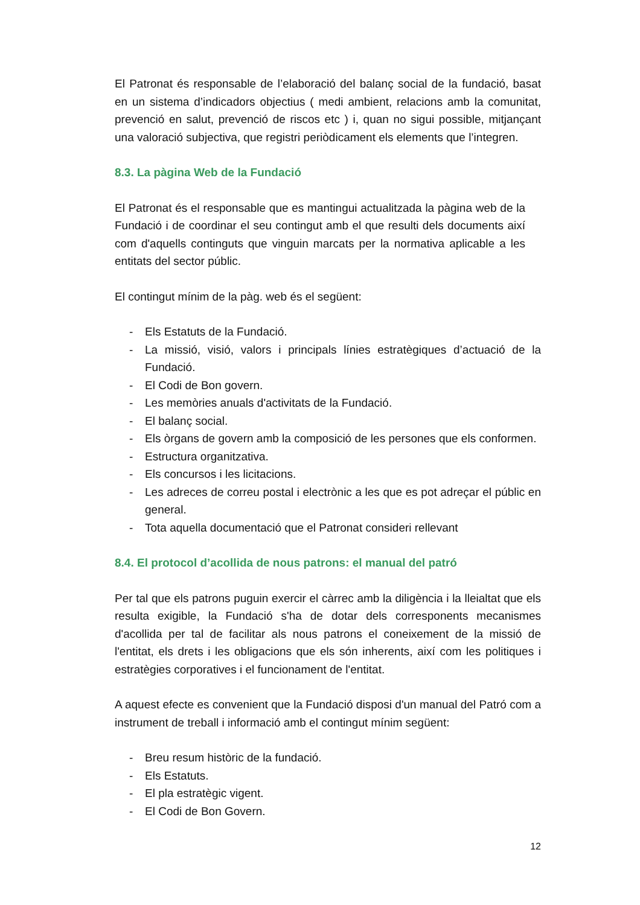El Patronat és responsable de l’elaboració del balanç social de la fundació, basat en un sistema d’indicadors objectius ( medi ambient, relacions amb la comunitat, prevenció en salut, prevenció de riscos etc ) i, quan no sigui possible, mitjançant una valoració subjectiva, que registri periòdicament els elements que l’integren.
8.3. La pàgina Web de la Fundació
El Patronat és el responsable que es mantingui actualitzada la pàgina web de la Fundació i de coordinar el seu contingut amb el que resulti dels documents així com d'aquells continguts que vinguin marcats per la normativa aplicable a les entitats del sector públic.
El contingut mínim de la pàg. web és el següent:
- Els Estatuts de la Fundació.
- La missió, visió, valors i principals línies estratègiques d’actuació de la Fundació.
- El Codi de Bon govern.
- Les memòries anuals d'activitats de la Fundació.
- El balanç social.
- Els òrgans de govern amb la composició de les persones que els conformen.
- Estructura organitzativa.
- Els concursos i les licitacions.
- Les adreces de correu postal i electrònic a les que es pot adreçar el públic en general.
- Tota aquella documentació que el Patronat consideri rellevant
8.4. El protocol d’acollida de nous patrons: el manual del patró
Per tal que els patrons puguin exercir el càrrec amb la diligència i la lleialtat que els resulta exigible, la Fundació s'ha de dotar dels corresponents mecanismes d'acollida per tal de facilitar als nous patrons el coneixement de la missió de l'entitat, els drets i les obligacions que els són inherents, així com les politiques i estratègies corporatives i el funcionament de l'entitat.
A aquest efecte es convenient que la Fundació disposi d'un manual del Patró com a instrument de treball i informació amb el contingut mínim següent:
- Breu resum històric de la fundació.
- Els Estatuts.
- El pla estratègic vigent.
- El Codi de Bon Govern.
12